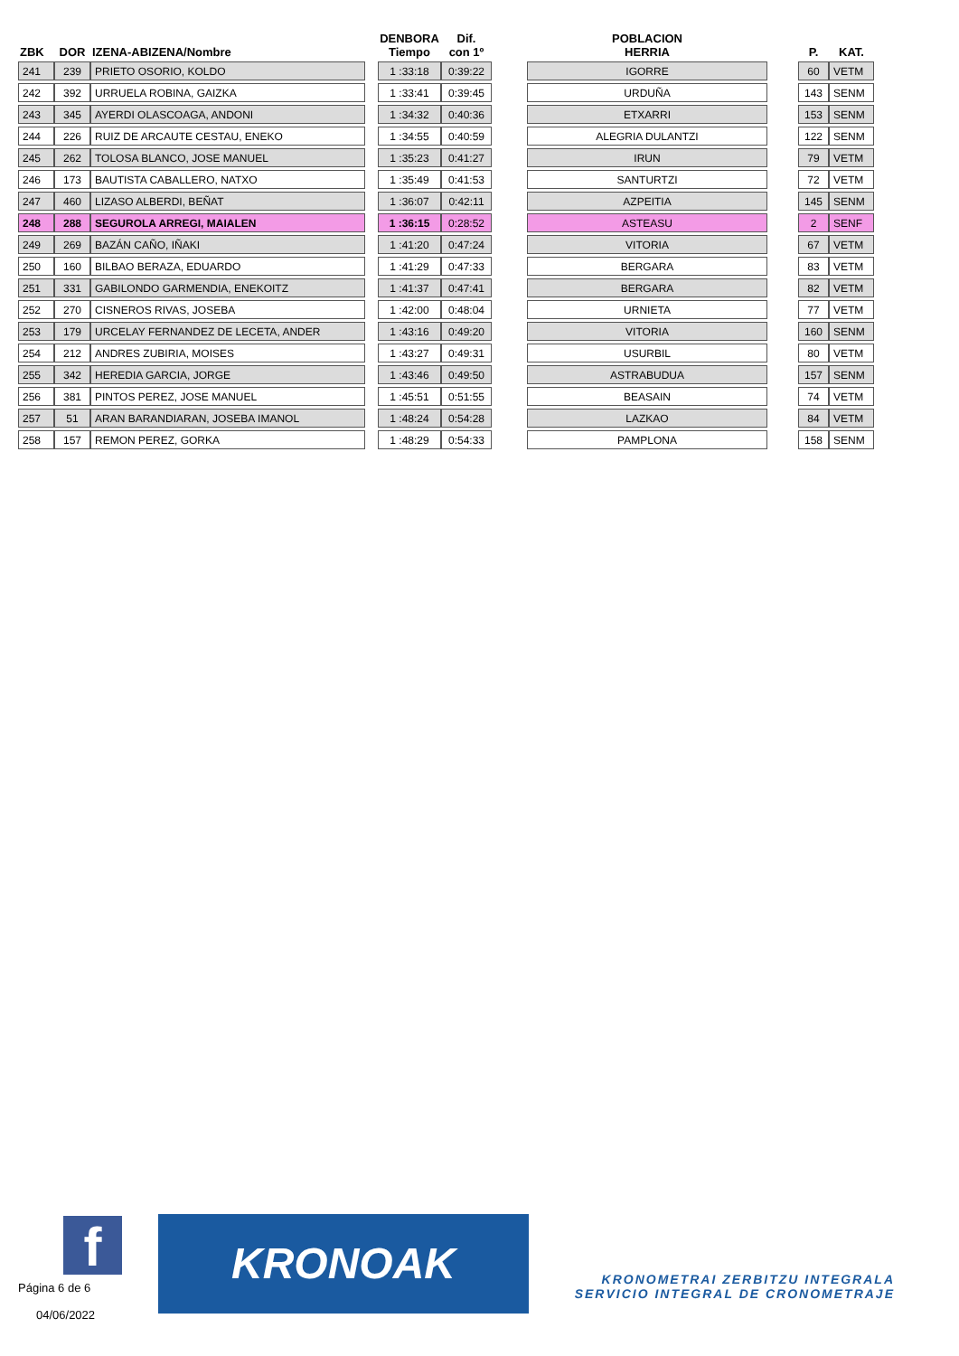| ZBK | DOR | IZENA-ABIZENA/Nombre | | DENBORA Tiempo | Dif. con 1º | | POBLACION HERRIA | | P. | KAT. |
| --- | --- | --- | --- | --- | --- | --- | --- | --- | --- | --- |
| 241 | 239 | PRIETO OSORIO, KOLDO | | 1 :33:18 | 0:39:22 | | IGORRE | | 60 | VETM |
| 242 | 392 | URRUELA ROBINA, GAIZKA | | 1 :33:41 | 0:39:45 | | URDUÑA | | 143 | SENM |
| 243 | 345 | AYERDI OLASCOAGA, ANDONI | | 1 :34:32 | 0:40:36 | | ETXARRI | | 153 | SENM |
| 244 | 226 | RUIZ DE ARCAUTE CESTAU, ENEKO | | 1 :34:55 | 0:40:59 | | ALEGRIA DULANTZI | | 122 | SENM |
| 245 | 262 | TOLOSA BLANCO, JOSE MANUEL | | 1 :35:23 | 0:41:27 | | IRUN | | 79 | VETM |
| 246 | 173 | BAUTISTA CABALLERO, NATXO | | 1 :35:49 | 0:41:53 | | SANTURTZI | | 72 | VETM |
| 247 | 460 | LIZASO ALBERDI, BEÑAT | | 1 :36:07 | 0:42:11 | | AZPEITIA | | 145 | SENM |
| 248 | 288 | SEGUROLA ARREGI, MAIALEN | | 1 :36:15 | 0:28:52 | | ASTEASU | | 2 | SENF |
| 249 | 269 | BAZÁN CAÑO, IÑAKI | | 1 :41:20 | 0:47:24 | | VITORIA | | 67 | VETM |
| 250 | 160 | BILBAO BERAZA, EDUARDO | | 1 :41:29 | 0:47:33 | | BERGARA | | 83 | VETM |
| 251 | 331 | GABILONDO GARMENDIA, ENEKOITZ | | 1 :41:37 | 0:47:41 | | BERGARA | | 82 | VETM |
| 252 | 270 | CISNEROS RIVAS, JOSEBA | | 1 :42:00 | 0:48:04 | | URNIETA | | 77 | VETM |
| 253 | 179 | URCELAY FERNANDEZ DE LECETA, ANDER | | 1 :43:16 | 0:49:20 | | VITORIA | | 160 | SENM |
| 254 | 212 | ANDRES ZUBIRIA, MOISES | | 1 :43:27 | 0:49:31 | | USURBIL | | 80 | VETM |
| 255 | 342 | HEREDIA GARCIA, JORGE | | 1 :43:46 | 0:49:50 | | ASTRABUDUA | | 157 | SENM |
| 256 | 381 | PINTOS PEREZ, JOSE MANUEL | | 1 :45:51 | 0:51:55 | | BEASAIN | | 74 | VETM |
| 257 | 51 | ARAN BARANDIARAN, JOSEBA IMANOL | | 1 :48:24 | 0:54:28 | | LAZKAO | | 84 | VETM |
| 258 | 157 | REMON PEREZ, GORKA | | 1 :48:29 | 0:54:33 | | PAMPLONA | | 158 | SENM |
f KRONOAK
Página 6 de 6
04/06/2022
KRONOMETRAI ZERBITZU INTEGRALA
SERVICIO INTEGRAL DE CRONOMETRAJE